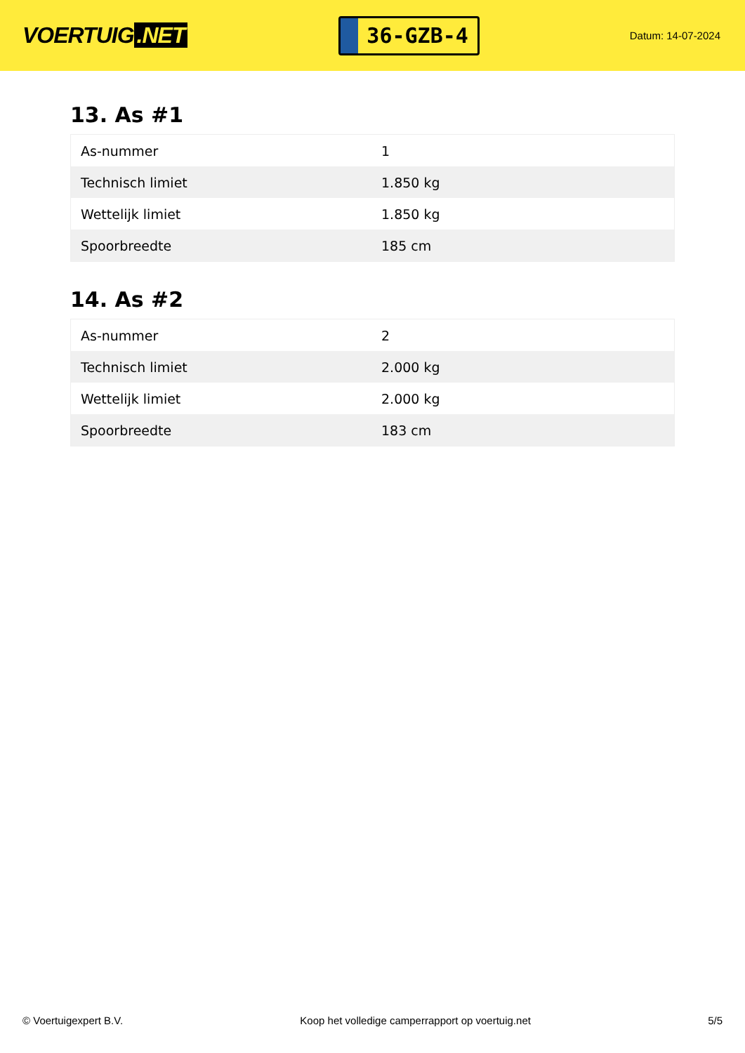VOERTUIG.NET
36-GZB-4
Datum: 14-07-2024
13. As #1
| As-nummer | 1 |
| Technisch limiet | 1.850 kg |
| Wettelijk limiet | 1.850 kg |
| Spoorbreedte | 185 cm |
14. As #2
| As-nummer | 2 |
| Technisch limiet | 2.000 kg |
| Wettelijk limiet | 2.000 kg |
| Spoorbreedte | 183 cm |
© Voertuigexpert B.V. Koop het volledige camperrapport op voertuig.net 5/5